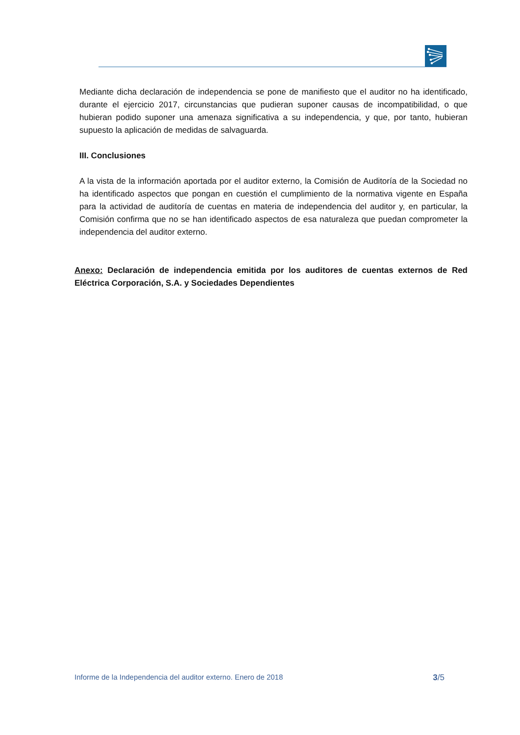Mediante dicha declaración de independencia se pone de manifiesto que el auditor no ha identificado, durante el ejercicio 2017, circunstancias que pudieran suponer causas de incompatibilidad, o que hubieran podido suponer una amenaza significativa a su independencia, y que, por tanto, hubieran supuesto la aplicación de medidas de salvaguarda.
III. Conclusiones
A la vista de la información aportada por el auditor externo, la Comisión de Auditoría de la Sociedad no ha identificado aspectos que pongan en cuestión el cumplimiento de la normativa vigente en España para la actividad de auditoría de cuentas en materia de independencia del auditor y, en particular, la Comisión confirma que no se han identificado aspectos de esa naturaleza que puedan comprometer la independencia del auditor externo.
Anexo: Declaración de independencia emitida por los auditores de cuentas externos de Red Eléctrica Corporación, S.A. y Sociedades Dependientes
Informe de la Independencia del auditor externo. Enero de 2018 3/5